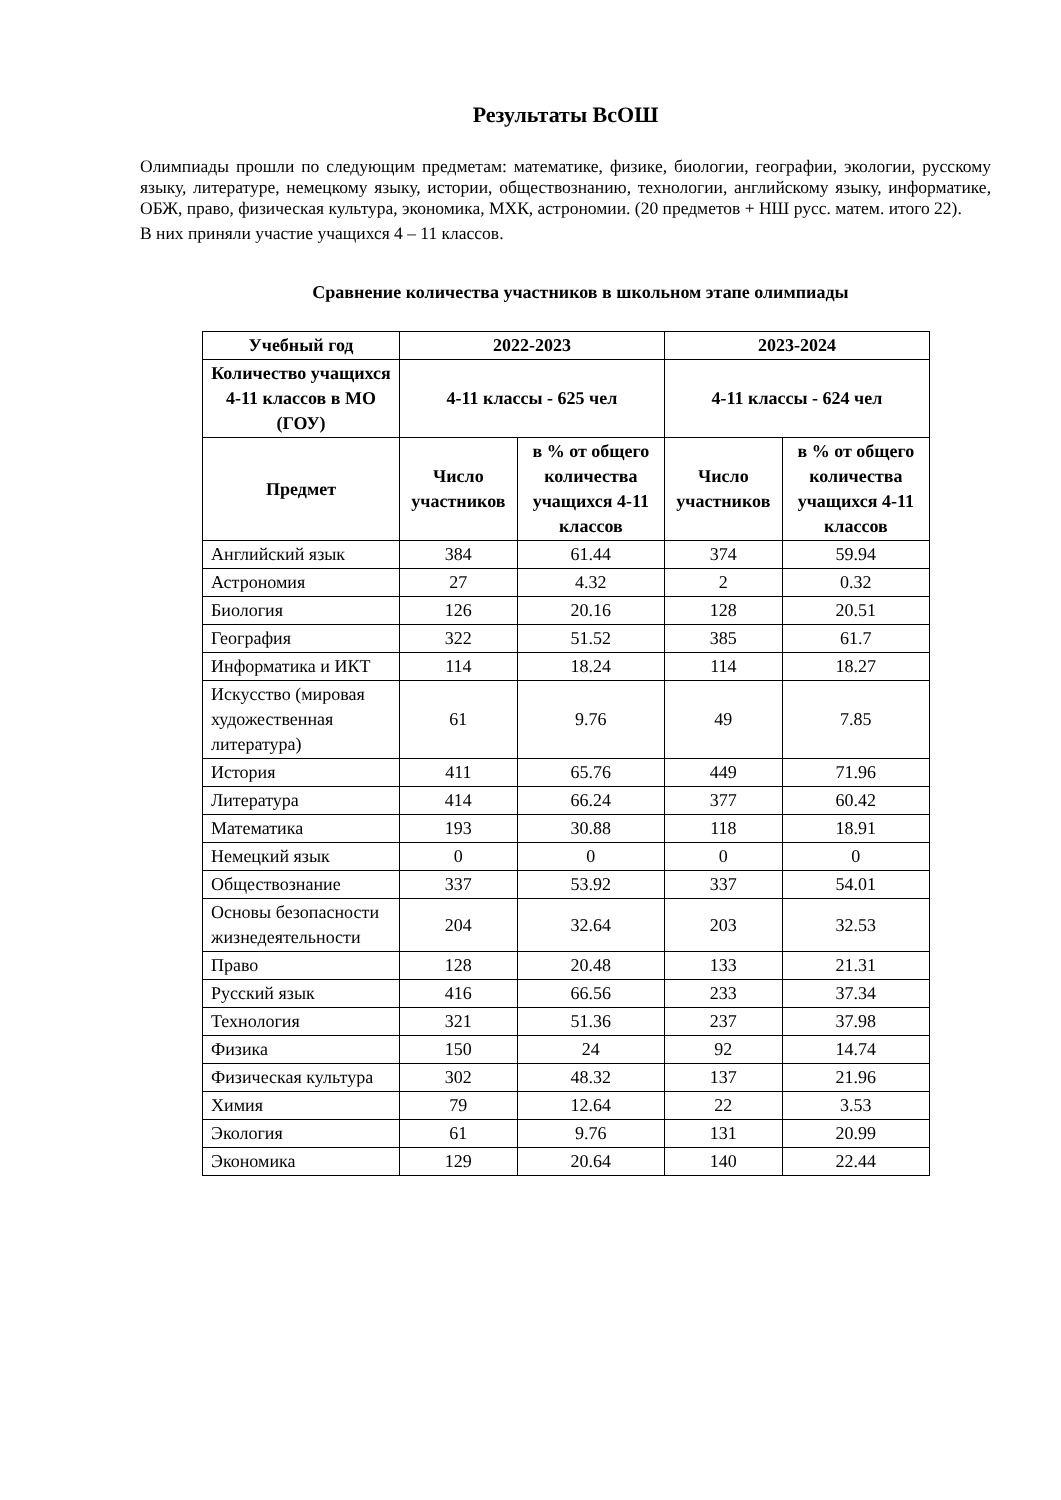Результаты ВсОШ
Олимпиады прошли по следующим предметам: математике, физике, биологии, географии, экологии, русскому языку, литературе, немецкому языку, истории, обществознанию, технологии, английскому языку, информатике, ОБЖ, право, физическая культура, экономика, МХК, астрономии. (20 предметов + НШ русс. матем. итого 22).
В них приняли участие учащихся 4 – 11 классов.
Сравнение количества участников в школьном этапе олимпиады
| Учебный год | 2022-2023 | | 2023-2024 | |
| --- | --- | --- | --- | --- |
| Количество учащихся 4-11 классов в МО (ГОУ) | 4-11 классы - 625 чел | | 4-11 классы - 624 чел | |
| Предмет | Число участников | в % от общего количества учащихся 4-11 классов | Число участников | в % от общего количества учащихся 4-11 классов |
| Английский язык | 384 | 61.44 | 374 | 59.94 |
| Астрономия | 27 | 4.32 | 2 | 0.32 |
| Биология | 126 | 20.16 | 128 | 20.51 |
| География | 322 | 51.52 | 385 | 61.7 |
| Информатика и ИКТ | 114 | 18.24 | 114 | 18.27 |
| Искусство (мировая художественная литература) | 61 | 9.76 | 49 | 7.85 |
| История | 411 | 65.76 | 449 | 71.96 |
| Литература | 414 | 66.24 | 377 | 60.42 |
| Математика | 193 | 30.88 | 118 | 18.91 |
| Немецкий язык | 0 | 0 | 0 | 0 |
| Обществознание | 337 | 53.92 | 337 | 54.01 |
| Основы безопасности жизнедеятельности | 204 | 32.64 | 203 | 32.53 |
| Право | 128 | 20.48 | 133 | 21.31 |
| Русский язык | 416 | 66.56 | 233 | 37.34 |
| Технология | 321 | 51.36 | 237 | 37.98 |
| Физика | 150 | 24 | 92 | 14.74 |
| Физическая культура | 302 | 48.32 | 137 | 21.96 |
| Химия | 79 | 12.64 | 22 | 3.53 |
| Экология | 61 | 9.76 | 131 | 20.99 |
| Экономика | 129 | 20.64 | 140 | 22.44 |